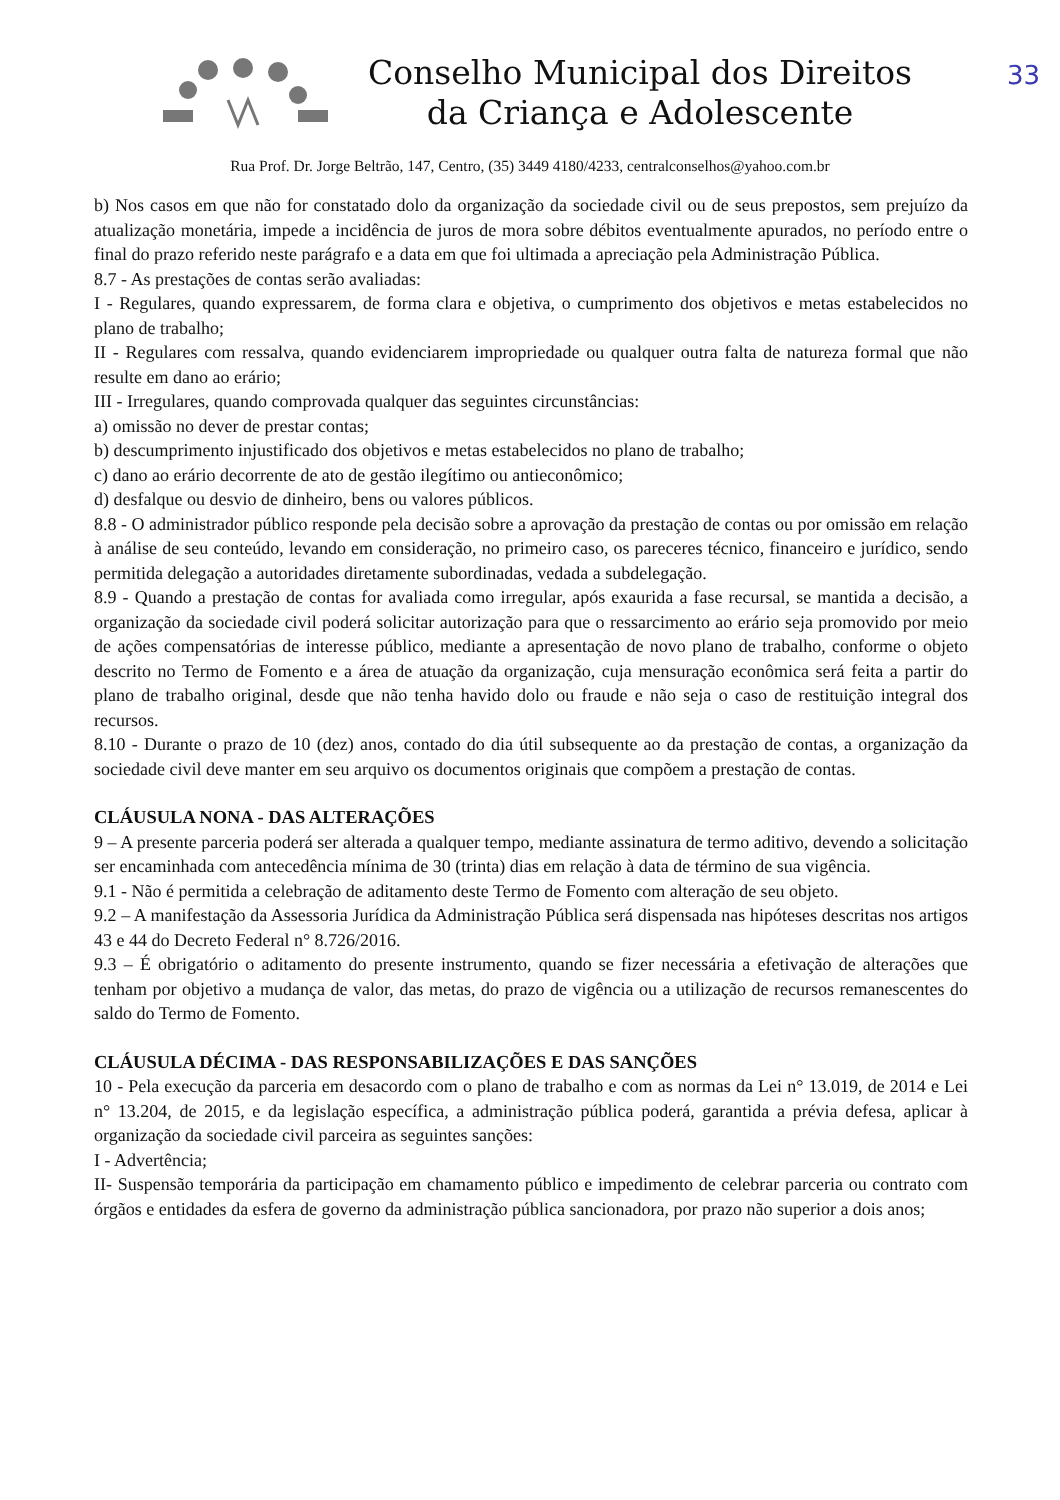33
Conselho Municipal dos Direitos
da Criança e Adolescente
Rua Prof. Dr. Jorge Beltrão, 147, Centro, (35) 3449 4180/4233, centralconselhos@yahoo.com.br
b) Nos casos em que não for constatado dolo da organização da sociedade civil ou de seus prepostos, sem prejuízo da atualização monetária, impede a incidência de juros de mora sobre débitos eventualmente apurados, no período entre o final do prazo referido neste parágrafo e a data em que foi ultimada a apreciação pela Administração Pública.
8.7 - As prestações de contas serão avaliadas:
I - Regulares, quando expressarem, de forma clara e objetiva, o cumprimento dos objetivos e metas estabelecidos no plano de trabalho;
II - Regulares com ressalva, quando evidenciarem impropriedade ou qualquer outra falta de natureza formal que não resulte em dano ao erário;
III - Irregulares, quando comprovada qualquer das seguintes circunstâncias:
a) omissão no dever de prestar contas;
b) descumprimento injustificado dos objetivos e metas estabelecidos no plano de trabalho;
c) dano ao erário decorrente de ato de gestão ilegítimo ou antieconômico;
d) desfalque ou desvio de dinheiro, bens ou valores públicos.
8.8 - O administrador público responde pela decisão sobre a aprovação da prestação de contas ou por omissão em relação à análise de seu conteúdo, levando em consideração, no primeiro caso, os pareceres técnico, financeiro e jurídico, sendo permitida delegação a autoridades diretamente subordinadas, vedada a subdelegação.
8.9 - Quando a prestação de contas for avaliada como irregular, após exaurida a fase recursal, se mantida a decisão, a organização da sociedade civil poderá solicitar autorização para que o ressarcimento ao erário seja promovido por meio de ações compensatórias de interesse público, mediante a apresentação de novo plano de trabalho, conforme o objeto descrito no Termo de Fomento e a área de atuação da organização, cuja mensuração econômica será feita a partir do plano de trabalho original, desde que não tenha havido dolo ou fraude e não seja o caso de restituição integral dos recursos.
8.10 - Durante o prazo de 10 (dez) anos, contado do dia útil subsequente ao da prestação de contas, a organização da sociedade civil deve manter em seu arquivo os documentos originais que compõem a prestação de contas.
CLÁUSULA NONA - DAS ALTERAÇÕES
9 – A presente parceria poderá ser alterada a qualquer tempo, mediante assinatura de termo aditivo, devendo a solicitação ser encaminhada com antecedência mínima de 30 (trinta) dias em relação à data de término de sua vigência.
9.1 - Não é permitida a celebração de aditamento deste Termo de Fomento com alteração de seu objeto.
9.2 – A manifestação da Assessoria Jurídica da Administração Pública será dispensada nas hipóteses descritas nos artigos 43 e 44 do Decreto Federal n° 8.726/2016.
9.3 – É obrigatório o aditamento do presente instrumento, quando se fizer necessária a efetivação de alterações que tenham por objetivo a mudança de valor, das metas, do prazo de vigência ou a utilização de recursos remanescentes do saldo do Termo de Fomento.
CLÁUSULA DÉCIMA - DAS RESPONSABILIZAÇÕES E DAS SANÇÕES
10 - Pela execução da parceria em desacordo com o plano de trabalho e com as normas da Lei n° 13.019, de 2014 e Lei n° 13.204, de 2015, e da legislação específica, a administração pública poderá, garantida a prévia defesa, aplicar à organização da sociedade civil parceira as seguintes sanções:
I - Advertência;
II- Suspensão temporária da participação em chamamento público e impedimento de celebrar parceria ou contrato com órgãos e entidades da esfera de governo da administração pública sancionadora, por prazo não superior a dois anos;